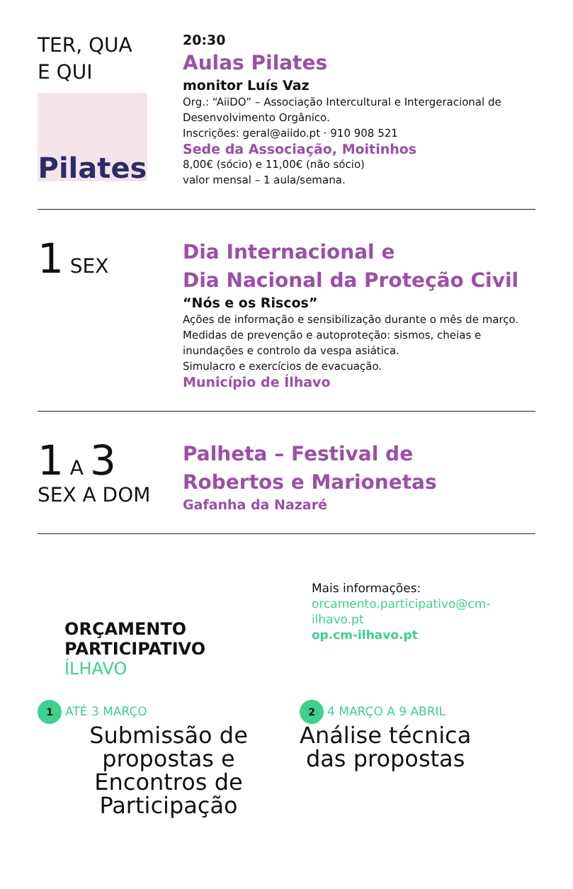TER, QUA
E QUI
Pilates
20:30
Aulas Pilates
monitor Luís Vaz
Org.: “AiiDO” – Associação Intercultural e Intergeracional de Desenvolvimento Orgânico.
Inscrições: geral@aiido.pt · 910 908 521
Sede da Associação, Moitinhos
8,00€ (sócio) e 11,00€ (não sócio)
valor mensal – 1 aula/semana.
1 SEX
Dia Internacional e
Dia Nacional da Proteção Civil
“Nós e os Riscos”
Ações de informação e sensibilização durante o mês de março.
Medidas de prevenção e autoproteção: sismos, cheias e inundações e controlo da vespa asiática.
Simulacro e exercícios de evacuação.
Município de Ílhavo
1 A 3
SEX A DOM
Palheta – Festival de
Robertos e Marionetas
Gafanha da Nazaré
ORÇAMENTO
PARTICIPATIVO
ÍLHAVO
Mais informações:
orcamento.participativo@cm-ilhavo.pt
op.cm-ilhavo.pt
1 ATÉ 3 MARÇO
Submissão de
propostas e
Encontros de
Participação
2 4 MARÇO A 9 ABRIL
Análise técnica
das propostas